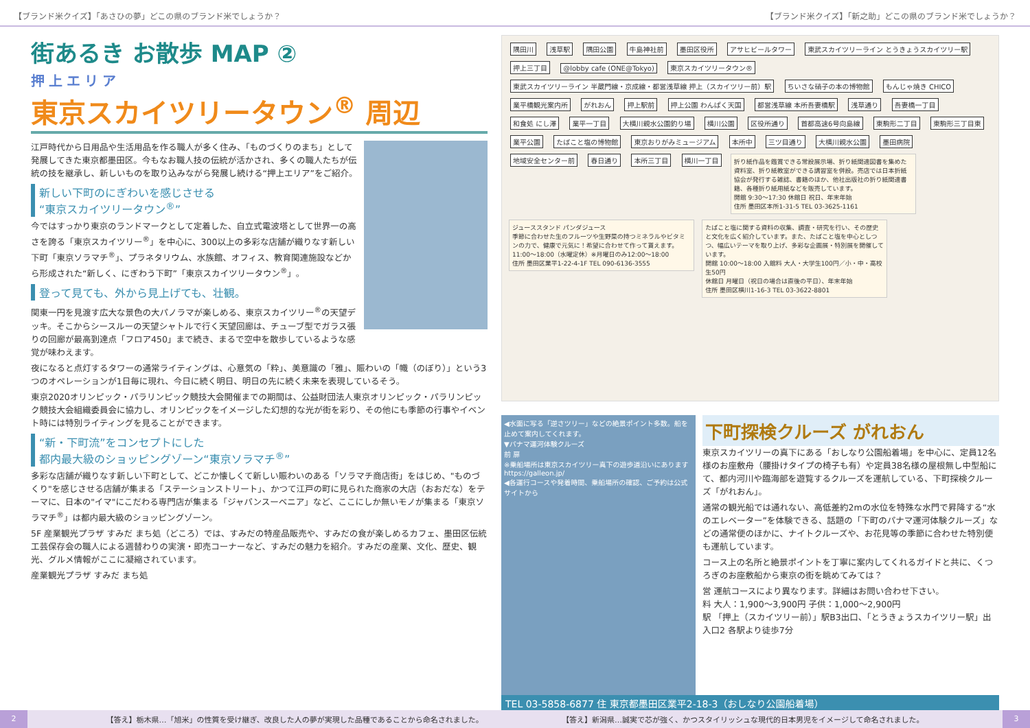【ブランド米クイズ】「あさひの夢」どこの県のブランド米でしょうか？
【ブランド米クイズ】「新之助」どこの県のブランド米でしょうか？
街あるき お散歩 MAP ②
押上エリア
東京スカイツリータウン<sup>®</sup> 周辺
江戸時代から日用品や生活用品を作る職人が多く住み、「ものづくりのまち」として発展してきた東京都墨田区。今もなお職人技の伝統が活かされ、多くの職人たちが伝統の技を継承し、新しいものを取り込みながら発展し続ける“押上エリア”をご紹介。
新しい下町のにぎわいを感じさせる
“東京スカイツリータウン<sup>®</sup>”
今ではすっかり東京のランドマークとして定着した、自立式電波塔として世界一の高さを誇る「東京スカイツリー<sup>®</sup>」を中心に、300以上の多彩な店舗が織りなす新しい下町「東京ソラマチ<sup>®</sup>」、プラネタリウム、水族館、オフィス、教育関連施設などから形成された“新しく、にぎわう下町”「東京スカイツリータウン<sup>®</sup>」。
登って見ても、外から見上げても、壮観。
関東一円を見渡す広大な景色の大パノラマが楽しめる、東京スカイツリー<sup>®</sup>の天望デッキ。そこからシースルーの天望シャトルで行く天望回廊は、チューブ型でガラス張りの回廊が最高到達点「フロア450」まで続き、まるで空中を散歩しているような感覚が味わえます。
夜になると点灯するタワーの通常ライティングは、心意気の「粋」、美意識の「雅」、賑わいの「幟（のぼり）」という3つのオペレーションが1日毎に現れ、今日に続く明日、明日の先に続く未来を表現しているそう。
東京2020オリンピック・パラリンピック競技大会開催までの期間は、公益財団法人東京オリンピック・パラリンピック競技大会組織委員会に協力し、オリンピックをイメージした幻想的な光が街を彩り、その他にも季節の行事やイベント時には特別ライティングを見ることができます。
“新・下町流”をコンセプトにした
都内最大級のショッピングゾーン“東京ソラマチ<sup>®</sup>”
多彩な店舗が織りなす新しい下町として、どこか懐しくて新しい賑わいのある「ソラマチ商店街」をはじめ、"ものづくり"を感じさせる店舗が集まる「ステーションストリート」、かつて江戸の町に見られた商家の大店（おおだな）をテーマに、日本の"イマ"にこだわる専門店が集まる「ジャパンスーベニア」など、ここにしか無いモノが集まる「東京ソラマチ<sup>®</sup>」は都内最大級のショッピングゾーン。
5F 産業観光プラザ すみだ まち処（どころ）では、すみだの特産品販売や、すみだの食が楽しめるカフェ、墨田区伝統工芸保存会の職人による週替わりの実演・即売コーナーなど、すみだの魅力を紹介。すみだの産業、文化、歴史、観光、グルメ情報がここに凝縮されています。
産業観光プラザ すみだ まち処
隅田川 浅草駅 隅田公園 牛島神社前 墨田区役所 アサヒビールタワー 東武スカイツリーライン とうきょうスカイツリー駅 押上三丁目 @lobby cafe (ONE@Tokyo) 東京スカイツリータウン® 東武スカイツリーライン 半蔵門線・京成線・都営浅草線 押上（スカイツリー前）駅 ちいさな硝子の本の博物館 もんじゃ焼き CHICO 業平橋観光案内所 がれおん 押上駅前 押上公園 わんぱく天国 都営浅草線 本所吾妻橋駅 浅草通り 吾妻橋一丁目 和食処 にし澤 業平一丁目 大横川親水公園釣り場 横川公園 区役所通り 首都高速6号向島線 東駒形二丁目 東駒形三丁目東 業平公園 たばこと塩の博物館 東京おりがみミュージアム 本所中 三ツ目通り 大横川親水公園 墨田病院 地域安全センター前 春日通り 本所三丁目 横川一丁目
折り紙作品を鑑賞できる常設展示場、折り紙関連図書を集めた資料室、折り紙教室ができる講習室を併設。売店では日本折紙協会が発行する雑誌、書籍のほか、他社出版社の折り紙関連書籍、各種折り紙用紙などを販売しています。
開館 9:30〜17:30 休館日 祝日、年末年始
住所 墨田区本所1-31-5 TEL 03-3625-1161
ジューススタンド パンダジュース
季節に合わせた生のフルーツや生野菜の持つミネラルやビタミンの力で、健康で元気に！希望に合わせて作って貰えます。
11:00〜18:00（水曜定休）※月曜日のみ12:00〜18:00
住所 墨田区業平1-22-4-1F TEL 090-6136-3555
たばこと塩に関する資料の収集、調査・研究を行い、その歴史と文化を広く紹介しています。また、たばこと塩を中心としつつ、幅広いテーマを取り上げ、多彩な企画展・特別展を開催しています。
開館 10:00〜18:00 入館料 大人・大学生100円／小・中・高校生50円
休館日 月曜日（祝日の場合は直後の平日）、年末年始
住所 墨田区横川1-16-3 TEL 03-3622-8801
◀水面に写る「逆さツリー」などの絶景ポイント多数。船を止めて案内してくれます。
▼パナマ運河体験クルーズ
前 扉
※乗船場所は東京スカイツリー真下の遊歩道沿いにあります
https://galleon.jp/
◀各運行コースや発着時間、乗船場所の確認、ご予約は公式サイトから
下町探検クルーズ がれおん
東京スカイツリーの真下にある「おしなり公園船着場」を中心に、定員12名様のお座敷舟（腰掛けタイプの椅子も有）や定員38名様の屋根無し中型船にて、都内河川や臨海部を遊覧するクルーズを運航している、下町探検クルーズ「がれおん」。
通常の観光船では通れない、高低差約2mの水位を特殊な水門で昇降する“水のエレベーター”を体験できる、話題の「下町のパナマ運河体験クルーズ」などの通常便のほかに、ナイトクルーズや、お花見等の季節に合わせた特別便も運航しています。
コース上の名所と絶景ポイントを丁寧に案内してくれるガイドと共に、くつろぎのお座敷船から東京の街を眺めてみては？
営 運航コースにより異なります。詳細はお問い合わせ下さい。
料 大人：1,900〜3,900円 子供：1,000〜2,900円
駅 「押上（スカイツリー前）」駅B3出口、「とうきょうスカイツリー駅」出入口2 各駅より徒歩7分
TEL 03-5858-6877 住 東京都墨田区業平2-18-3（おしなり公園船着場）
2
【答え】栃木県…「旭米」の性質を受け継ぎ、改良した人の夢が実現した品種であることから命名されました。
【答え】新潟県…誠実で芯が強く、かつスタイリッシュな現代的日本男児をイメージして命名されました。
3